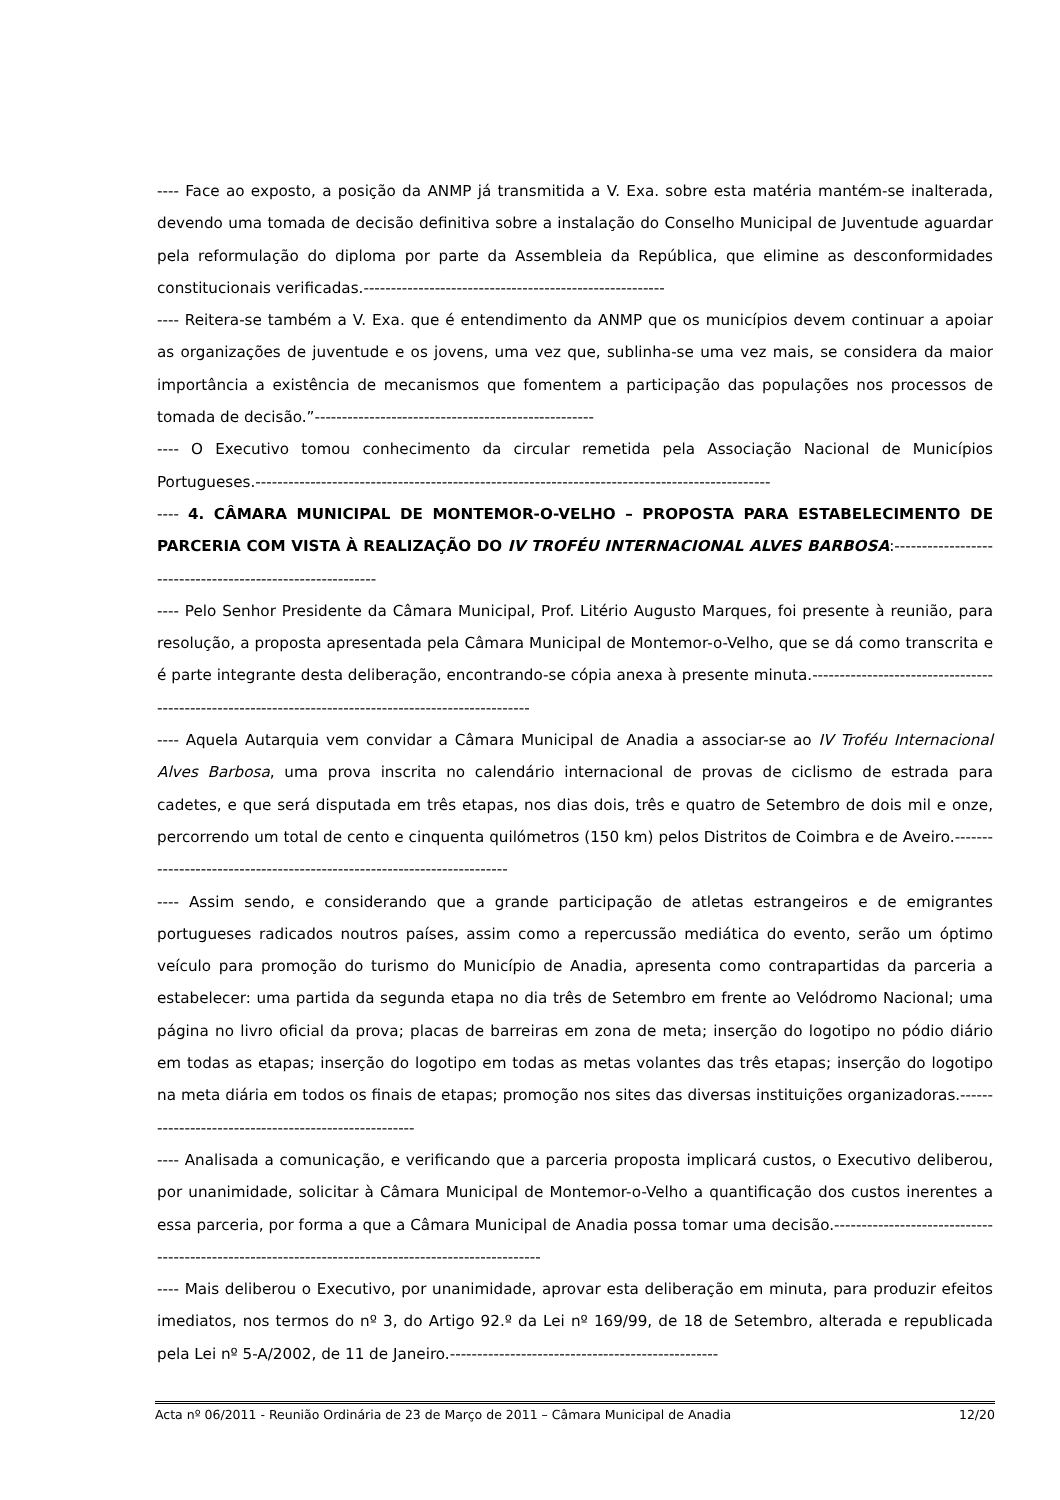---- Face ao exposto, a posição da ANMP já transmitida a V. Exa. sobre esta matéria mantém-se inalterada, devendo uma tomada de decisão definitiva sobre a instalação do Conselho Municipal de Juventude aguardar pela reformulação do diploma por parte da Assembleia da República, que elimine as desconformidades constitucionais verificadas.-------------------------------------------------------
---- Reitera-se também a V. Exa. que é entendimento da ANMP que os municípios devem continuar a apoiar as organizações de juventude e os jovens, uma vez que, sublinha-se uma vez mais, se considera da maior importância a existência de mecanismos que fomentem a participação das populações nos processos de tomada de decisão.”---------------------------------------------------
---- O Executivo tomou conhecimento da circular remetida pela Associação Nacional de Municípios Portugueses.----------------------------------------------------------------------------------------------
---- 4. CÂMARA MUNICIPAL DE MONTEMOR-O-VELHO – PROPOSTA PARA ESTABELECIMENTO DE PARCERIA COM VISTA À REALIZAÇÃO DO IV TROFÉU INTERNACIONAL ALVES BARBOSA:----------------------------------------------------------
---- Pelo Senhor Presidente da Câmara Municipal, Prof. Litério Augusto Marques, foi presente à reunião, para resolução, a proposta apresentada pela Câmara Municipal de Montemor-o-Velho, que se dá como transcrita e é parte integrante desta deliberação, encontrando-se cópia anexa à presente minuta.-----------------------------------------------------------------------------------------------------
---- Aquela Autarquia vem convidar a Câmara Municipal de Anadia a associar-se ao IV Troféu Internacional Alves Barbosa, uma prova inscrita no calendário internacional de provas de ciclismo de estrada para cadetes, e que será disputada em três etapas, nos dias dois, três e quatro de Setembro de dois mil e onze, percorrendo um total de cento e cinquenta quilómetros (150 km) pelos Distritos de Coimbra e de Aveiro.-----------------------------------------------------------------------
---- Assim sendo, e considerando que a grande participação de atletas estrangeiros e de emigrantes portugueses radicados noutros países, assim como a repercussão mediática do evento, serão um óptimo veículo para promoção do turismo do Município de Anadia, apresenta como contrapartidas da parceria a estabelecer: uma partida da segunda etapa no dia três de Setembro em frente ao Velódromo Nacional; uma página no livro oficial da prova; placas de barreiras em zona de meta; inserção do logotipo no pódio diário em todas as etapas; inserção do logotipo em todas as metas volantes das três etapas; inserção do logotipo na meta diária em todos os finais de etapas; promoção nos sites das diversas instituições organizadoras.-----------------------------------------------------
---- Analisada a comunicação, e verificando que a parceria proposta implicará custos, o Executivo deliberou, por unanimidade, solicitar à Câmara Municipal de Montemor-o-Velho a quantificação dos custos inerentes a essa parceria, por forma a que a Câmara Municipal de Anadia possa tomar uma decisão.---------------------------------------------------------------------------------------------------
---- Mais deliberou o Executivo, por unanimidade, aprovar esta deliberação em minuta, para produzir efeitos imediatos, nos termos do nº 3, do Artigo 92.º da Lei nº 169/99, de 18 de Setembro, alterada e republicada pela Lei nº 5-A/2002, de 11 de Janeiro.-------------------------------------------------
Acta nº 06/2011 - Reunião Ordinária de 23 de Março de 2011 – Câmara Municipal de Anadia 12/20